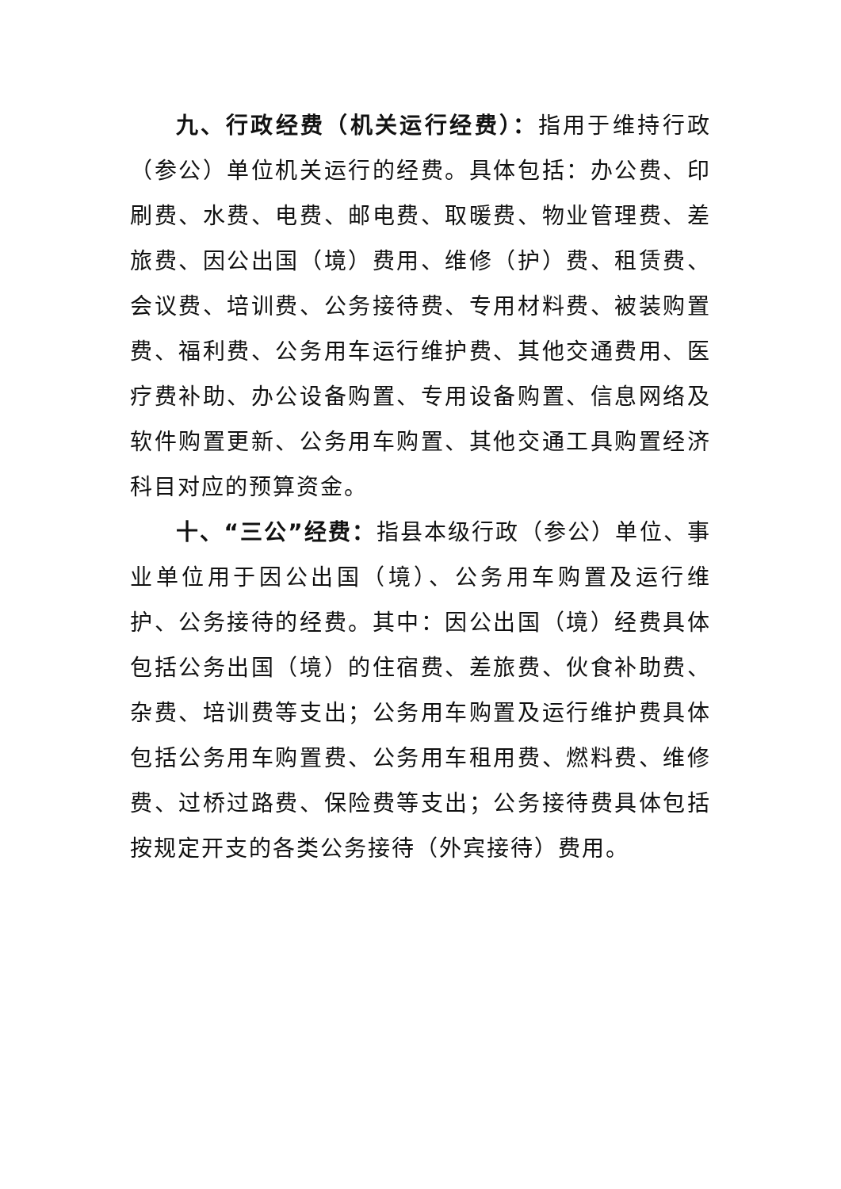九、行政经费（机关运行经费）：指用于维持行政（参公）单位机关运行的经费。具体包括：办公费、印刷费、水费、电费、邮电费、取暖费、物业管理费、差旅费、因公出国（境）费用、维修（护）费、租赁费、会议费、培训费、公务接待费、专用材料费、被装购置费、福利费、公务用车运行维护费、其他交通费用、医疗费补助、办公设备购置、专用设备购置、信息网络及软件购置更新、公务用车购置、其他交通工具购置经济科目对应的预算资金。
十、“三公”经费：指县本级行政（参公）单位、事业单位用于因公出国（境）、公务用车购置及运行维护、公务接待的经费。其中：因公出国（境）经费具体包括公务出国（境）的住宿费、差旅费、伙食补助费、杂费、培训费等支出；公务用车购置及运行维护费具体包括公务用车购置费、公务用车租用费、燃料费、维修费、过桥过路费、保险费等支出；公务接待费具体包括按规定开支的各类公务接待（外宾接待）费用。